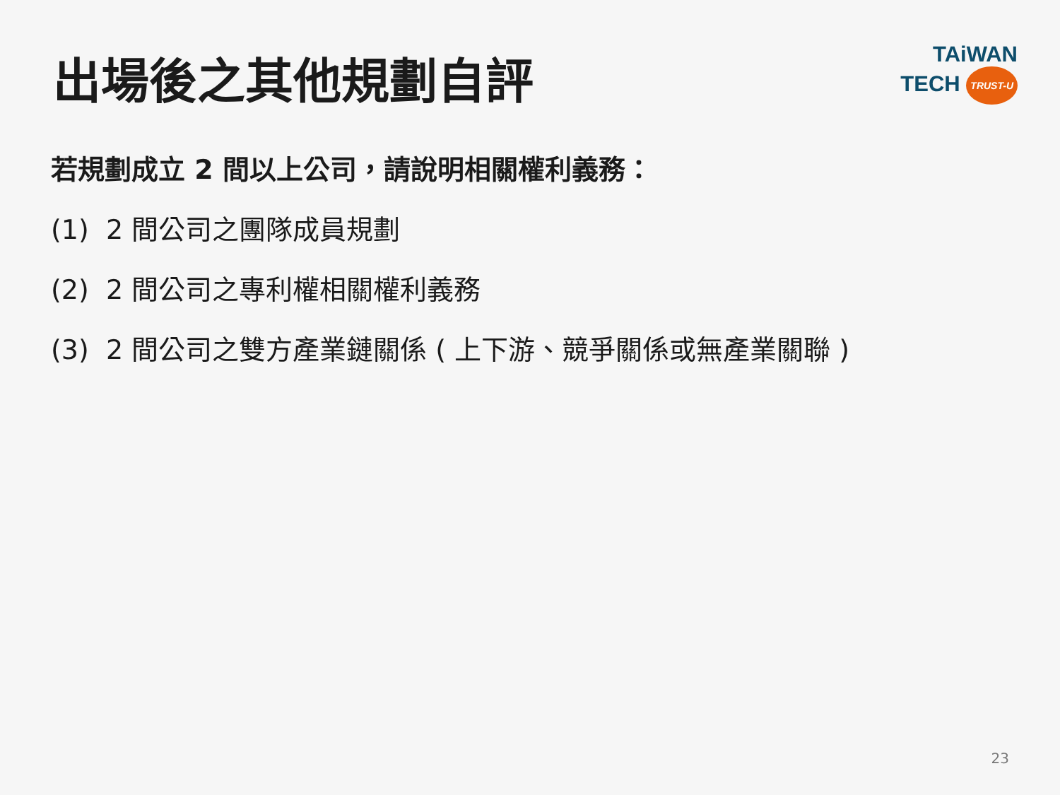出場後之其他規劃自評
TAiWAN
TECH TRUST-U
若規劃成立 2 間以上公司，請說明相關權利義務：
(1) 2 間公司之團隊成員規劃
(2) 2 間公司之專利權相關權利義務
(3) 2 間公司之雙方產業鏈關係 ( 上下游、競爭關係或無產業關聯 )
23